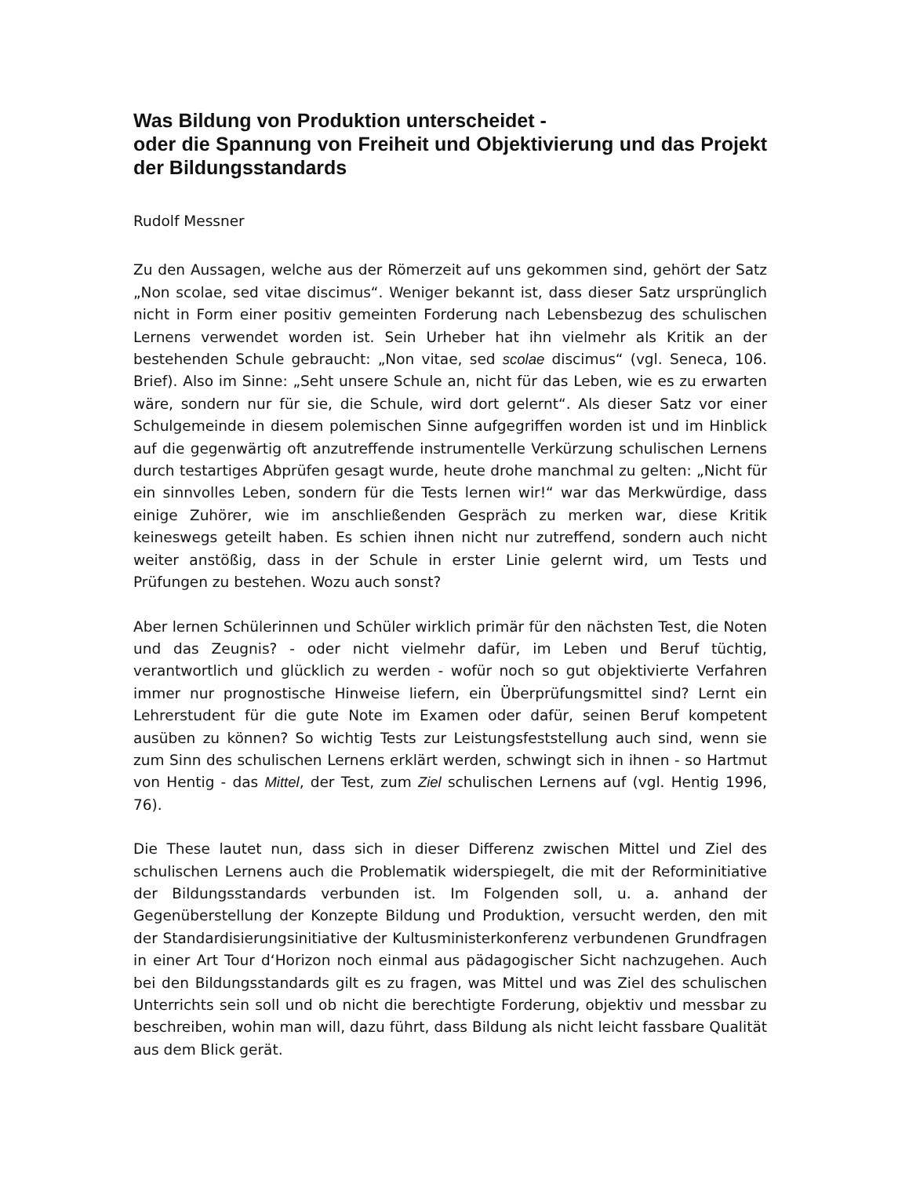Was Bildung von Produktion unterscheidet -
oder die Spannung von Freiheit und Objektivierung und das Projekt der Bildungsstandards
Rudolf Messner
Zu den Aussagen, welche aus der Römerzeit auf uns gekommen sind, gehört der Satz „Non scolae, sed vitae discimus“. Weniger bekannt ist, dass dieser Satz ursprünglich nicht in Form einer positiv gemeinten Forderung nach Lebensbezug des schulischen Lernens verwendet worden ist. Sein Urheber hat ihn vielmehr als Kritik an der bestehenden Schule gebraucht: „Non vitae, sed scolae discimus“ (vgl. Seneca, 106. Brief). Also im Sinne: „Seht unsere Schule an, nicht für das Leben, wie es zu erwarten wäre, sondern nur für sie, die Schule, wird dort gelernt“. Als dieser Satz vor einer Schulgemeinde in diesem polemischen Sinne aufgegriffen worden ist und im Hinblick auf die gegenwärtig oft anzutreffende instrumentelle Verkürzung schulischen Lernens durch testartiges Abprüfen gesagt wurde, heute drohe manchmal zu gelten: „Nicht für ein sinnvolles Leben, sondern für die Tests lernen wir!“ war das Merkwürdige, dass einige Zuhörer, wie im anschließenden Gespräch zu merken war, diese Kritik keineswegs geteilt haben. Es schien ihnen nicht nur zutreffend, sondern auch nicht weiter anstößig, dass in der Schule in erster Linie gelernt wird, um Tests und Prüfungen zu bestehen. Wozu auch sonst?
Aber lernen Schülerinnen und Schüler wirklich primär für den nächsten Test, die Noten und das Zeugnis? - oder nicht vielmehr dafür, im Leben und Beruf tüchtig, verantwortlich und glücklich zu werden - wofür noch so gut objektivierte Verfahren immer nur prognostische Hinweise liefern, ein Überprüfungsmittel sind? Lernt ein Lehrerstudent für die gute Note im Examen oder dafür, seinen Beruf kompetent ausüben zu können? So wichtig Tests zur Leistungsfeststellung auch sind, wenn sie zum Sinn des schulischen Lernens erklärt werden, schwingt sich in ihnen - so Hartmut von Hentig - das Mittel, der Test, zum Ziel schulischen Lernens auf (vgl. Hentig 1996, 76).
Die These lautet nun, dass sich in dieser Differenz zwischen Mittel und Ziel des schulischen Lernens auch die Problematik widerspiegelt, die mit der Reforminitiative der Bildungsstandards verbunden ist. Im Folgenden soll, u. a. anhand der Gegenüberstellung der Konzepte Bildung und Produktion, versucht werden, den mit der Standardisierungsinitiative der Kultusministerkonferenz verbundenen Grundfragen in einer Art Tour d‘Horizon noch einmal aus pädagogischer Sicht nachzugehen. Auch bei den Bildungsstandards gilt es zu fragen, was Mittel und was Ziel des schulischen Unterrichts sein soll und ob nicht die berechtigte Forderung, objektiv und messbar zu beschreiben, wohin man will, dazu führt, dass Bildung als nicht leicht fassbare Qualität aus dem Blick gerät.